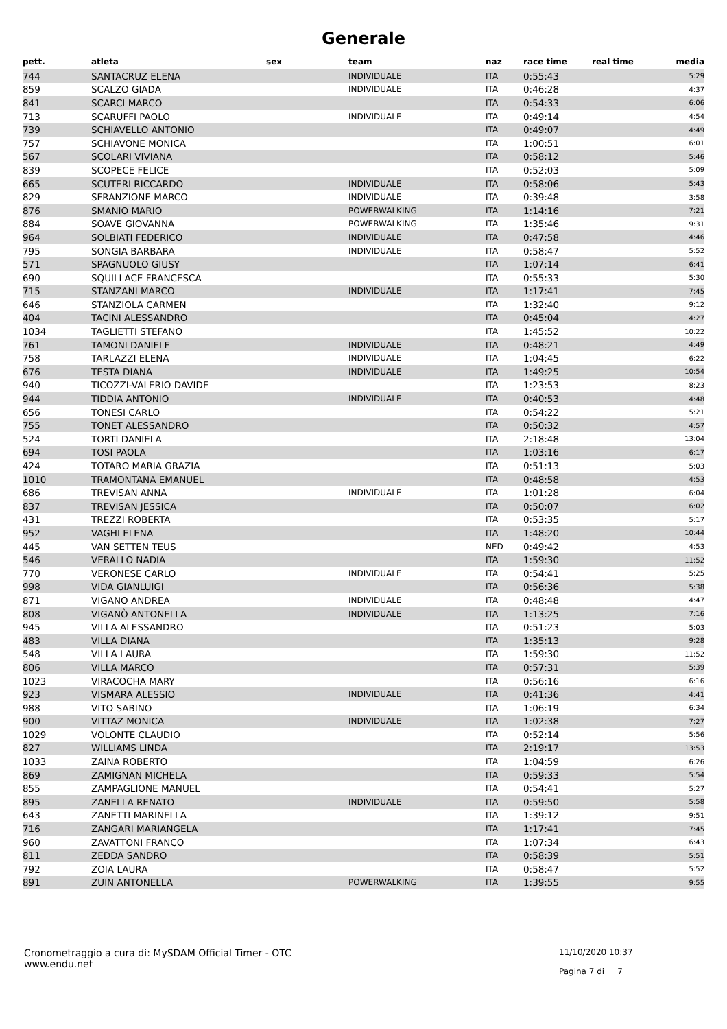Generale
| pett. | atleta | sex | team | naz | race time | real time | media |
| --- | --- | --- | --- | --- | --- | --- | --- |
| 744 | SANTACRUZ ELENA | | INDIVIDUALE | ITA | 0:55:43 | | 5:29 |
| 859 | SCALZO GIADA | | INDIVIDUALE | ITA | 0:46:28 | | 4:37 |
| 841 | SCARCI MARCO | | | ITA | 0:54:33 | | 6:06 |
| 713 | SCARUFFI PAOLO | | INDIVIDUALE | ITA | 0:49:14 | | 4:54 |
| 739 | SCHIAVELLO ANTONIO | | | ITA | 0:49:07 | | 4:49 |
| 757 | SCHIAVONE MONICA | | | ITA | 1:00:51 | | 6:01 |
| 567 | SCOLARI VIVIANA | | | ITA | 0:58:12 | | 5:46 |
| 839 | SCOPECE FELICE | | | ITA | 0:52:03 | | 5:09 |
| 665 | SCUTERI RICCARDO | | INDIVIDUALE | ITA | 0:58:06 | | 5:43 |
| 829 | SFRANZIONE MARCO | | INDIVIDUALE | ITA | 0:39:48 | | 3:58 |
| 876 | SMANIO MARIO | | POWERWALKING | ITA | 1:14:16 | | 7:21 |
| 884 | SOAVE GIOVANNA | | POWERWALKING | ITA | 1:35:46 | | 9:31 |
| 964 | SOLBIATI FEDERICO | | INDIVIDUALE | ITA | 0:47:58 | | 4:46 |
| 795 | SONGIA BARBARA | | INDIVIDUALE | ITA | 0:58:47 | | 5:52 |
| 571 | SPAGNUOLO GIUSY | | | ITA | 1:07:14 | | 6:41 |
| 690 | SQUILLACE FRANCESCA | | | ITA | 0:55:33 | | 5:30 |
| 715 | STANZANI MARCO | | INDIVIDUALE | ITA | 1:17:41 | | 7:45 |
| 646 | STANZIOLA CARMEN | | | ITA | 1:32:40 | | 9:12 |
| 404 | TACINI ALESSANDRO | | | ITA | 0:45:04 | | 4:27 |
| 1034 | TAGLIETTI STEFANO | | | ITA | 1:45:52 | | 10:22 |
| 761 | TAMONI DANIELE | | INDIVIDUALE | ITA | 0:48:21 | | 4:49 |
| 758 | TARLAZZI ELENA | | INDIVIDUALE | ITA | 1:04:45 | | 6:22 |
| 676 | TESTA DIANA | | INDIVIDUALE | ITA | 1:49:25 | | 10:54 |
| 940 | TICOZZI-VALERIO DAVIDE | | | ITA | 1:23:53 | | 8:23 |
| 944 | TIDDIA ANTONIO | | INDIVIDUALE | ITA | 0:40:53 | | 4:48 |
| 656 | TONESI CARLO | | | ITA | 0:54:22 | | 5:21 |
| 755 | TONET ALESSANDRO | | | ITA | 0:50:32 | | 4:57 |
| 524 | TORTI DANIELA | | | ITA | 2:18:48 | | 13:04 |
| 694 | TOSI PAOLA | | | ITA | 1:03:16 | | 6:17 |
| 424 | TOTARO MARIA GRAZIA | | | ITA | 0:51:13 | | 5:03 |
| 1010 | TRAMONTANA EMANUEL | | | ITA | 0:48:58 | | 4:53 |
| 686 | TREVISAN ANNA | | INDIVIDUALE | ITA | 1:01:28 | | 6:04 |
| 837 | TREVISAN JESSICA | | | ITA | 0:50:07 | | 6:02 |
| 431 | TREZZI ROBERTA | | | ITA | 0:53:35 | | 5:17 |
| 952 | VAGHI ELENA | | | ITA | 1:48:20 | | 10:44 |
| 445 | VAN SETTEN TEUS | | | NED | 0:49:42 | | 4:53 |
| 546 | VERALLO NADIA | | | ITA | 1:59:30 | | 11:52 |
| 770 | VERONESE CARLO | | INDIVIDUALE | ITA | 0:54:41 | | 5:25 |
| 998 | VIDA GIANLUIGI | | | ITA | 0:56:36 | | 5:38 |
| 871 | VIGANO ANDREA | | INDIVIDUALE | ITA | 0:48:48 | | 4:47 |
| 808 | VIGANÒ ANTONELLA | | INDIVIDUALE | ITA | 1:13:25 | | 7:16 |
| 945 | VILLA ALESSANDRO | | | ITA | 0:51:23 | | 5:03 |
| 483 | VILLA DIANA | | | ITA | 1:35:13 | | 9:28 |
| 548 | VILLA LAURA | | | ITA | 1:59:30 | | 11:52 |
| 806 | VILLA MARCO | | | ITA | 0:57:31 | | 5:39 |
| 1023 | VIRACOCHA MARY | | | ITA | 0:56:16 | | 6:16 |
| 923 | VISMARA ALESSIO | | INDIVIDUALE | ITA | 0:41:36 | | 4:41 |
| 988 | VITO SABINO | | | ITA | 1:06:19 | | 6:34 |
| 900 | VITTAZ MONICA | | INDIVIDUALE | ITA | 1:02:38 | | 7:27 |
| 1029 | VOLONTE CLAUDIO | | | ITA | 0:52:14 | | 5:56 |
| 827 | WILLIAMS LINDA | | | ITA | 2:19:17 | | 13:53 |
| 1033 | ZAINA ROBERTO | | | ITA | 1:04:59 | | 6:26 |
| 869 | ZAMIGNAN MICHELA | | | ITA | 0:59:33 | | 5:54 |
| 855 | ZAMPAGLIONE MANUEL | | | ITA | 0:54:41 | | 5:27 |
| 895 | ZANELLA RENATO | | INDIVIDUALE | ITA | 0:59:50 | | 5:58 |
| 643 | ZANETTI MARINELLA | | | ITA | 1:39:12 | | 9:51 |
| 716 | ZANGARI MARIANGELA | | | ITA | 1:17:41 | | 7:45 |
| 960 | ZAVATTONI FRANCO | | | ITA | 1:07:34 | | 6:43 |
| 811 | ZEDDA SANDRO | | | ITA | 0:58:39 | | 5:51 |
| 792 | ZOIA LAURA | | | ITA | 0:58:47 | | 5:52 |
| 891 | ZUIN ANTONELLA | | POWERWALKING | ITA | 1:39:55 | | 9:55 |
Cronometraggio a cura di: MySDAM Official Timer - OTC
www.endu.net
11/10/2020 10:37
Pagina 7 di 7